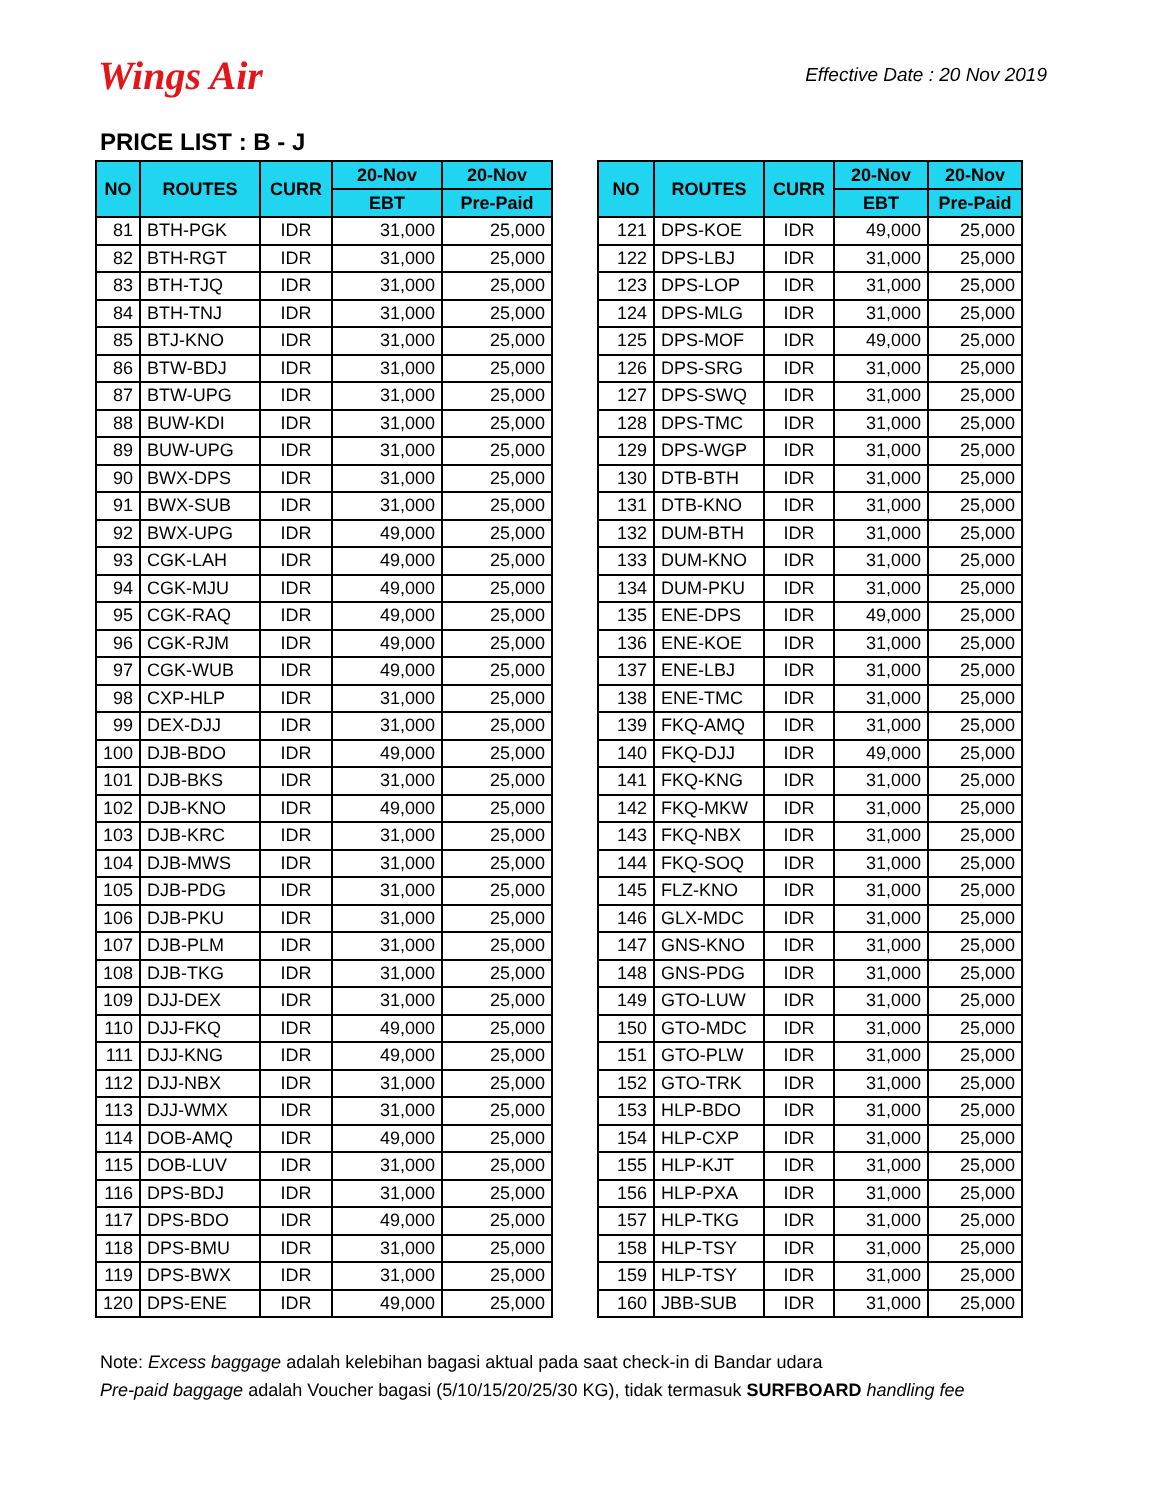Wings Air
Effective Date : 20 Nov 2019
PRICE LIST : B - J
| NO | ROUTES | CURR | 20-Nov | 20-Nov |
| --- | --- | --- | --- | --- |
| | | | EBT | Pre-Paid |
| 81 | BTH-PGK | IDR | 31,000 | 25,000 |
| 82 | BTH-RGT | IDR | 31,000 | 25,000 |
| 83 | BTH-TJQ | IDR | 31,000 | 25,000 |
| 84 | BTH-TNJ | IDR | 31,000 | 25,000 |
| 85 | BTJ-KNO | IDR | 31,000 | 25,000 |
| 86 | BTW-BDJ | IDR | 31,000 | 25,000 |
| 87 | BTW-UPG | IDR | 31,000 | 25,000 |
| 88 | BUW-KDI | IDR | 31,000 | 25,000 |
| 89 | BUW-UPG | IDR | 31,000 | 25,000 |
| 90 | BWX-DPS | IDR | 31,000 | 25,000 |
| 91 | BWX-SUB | IDR | 31,000 | 25,000 |
| 92 | BWX-UPG | IDR | 49,000 | 25,000 |
| 93 | CGK-LAH | IDR | 49,000 | 25,000 |
| 94 | CGK-MJU | IDR | 49,000 | 25,000 |
| 95 | CGK-RAQ | IDR | 49,000 | 25,000 |
| 96 | CGK-RJM | IDR | 49,000 | 25,000 |
| 97 | CGK-WUB | IDR | 49,000 | 25,000 |
| 98 | CXP-HLP | IDR | 31,000 | 25,000 |
| 99 | DEX-DJJ | IDR | 31,000 | 25,000 |
| 100 | DJB-BDO | IDR | 49,000 | 25,000 |
| 101 | DJB-BKS | IDR | 31,000 | 25,000 |
| 102 | DJB-KNO | IDR | 49,000 | 25,000 |
| 103 | DJB-KRC | IDR | 31,000 | 25,000 |
| 104 | DJB-MWS | IDR | 31,000 | 25,000 |
| 105 | DJB-PDG | IDR | 31,000 | 25,000 |
| 106 | DJB-PKU | IDR | 31,000 | 25,000 |
| 107 | DJB-PLM | IDR | 31,000 | 25,000 |
| 108 | DJB-TKG | IDR | 31,000 | 25,000 |
| 109 | DJJ-DEX | IDR | 31,000 | 25,000 |
| 110 | DJJ-FKQ | IDR | 49,000 | 25,000 |
| 111 | DJJ-KNG | IDR | 49,000 | 25,000 |
| 112 | DJJ-NBX | IDR | 31,000 | 25,000 |
| 113 | DJJ-WMX | IDR | 31,000 | 25,000 |
| 114 | DOB-AMQ | IDR | 49,000 | 25,000 |
| 115 | DOB-LUV | IDR | 31,000 | 25,000 |
| 116 | DPS-BDJ | IDR | 31,000 | 25,000 |
| 117 | DPS-BDO | IDR | 49,000 | 25,000 |
| 118 | DPS-BMU | IDR | 31,000 | 25,000 |
| 119 | DPS-BWX | IDR | 31,000 | 25,000 |
| 120 | DPS-ENE | IDR | 49,000 | 25,000 |
| NO | ROUTES | CURR | 20-Nov | 20-Nov |
| --- | --- | --- | --- | --- |
| | | | EBT | Pre-Paid |
| 121 | DPS-KOE | IDR | 49,000 | 25,000 |
| 122 | DPS-LBJ | IDR | 31,000 | 25,000 |
| 123 | DPS-LOP | IDR | 31,000 | 25,000 |
| 124 | DPS-MLG | IDR | 31,000 | 25,000 |
| 125 | DPS-MOF | IDR | 49,000 | 25,000 |
| 126 | DPS-SRG | IDR | 31,000 | 25,000 |
| 127 | DPS-SWQ | IDR | 31,000 | 25,000 |
| 128 | DPS-TMC | IDR | 31,000 | 25,000 |
| 129 | DPS-WGP | IDR | 31,000 | 25,000 |
| 130 | DTB-BTH | IDR | 31,000 | 25,000 |
| 131 | DTB-KNO | IDR | 31,000 | 25,000 |
| 132 | DUM-BTH | IDR | 31,000 | 25,000 |
| 133 | DUM-KNO | IDR | 31,000 | 25,000 |
| 134 | DUM-PKU | IDR | 31,000 | 25,000 |
| 135 | ENE-DPS | IDR | 49,000 | 25,000 |
| 136 | ENE-KOE | IDR | 31,000 | 25,000 |
| 137 | ENE-LBJ | IDR | 31,000 | 25,000 |
| 138 | ENE-TMC | IDR | 31,000 | 25,000 |
| 139 | FKQ-AMQ | IDR | 31,000 | 25,000 |
| 140 | FKQ-DJJ | IDR | 49,000 | 25,000 |
| 141 | FKQ-KNG | IDR | 31,000 | 25,000 |
| 142 | FKQ-MKW | IDR | 31,000 | 25,000 |
| 143 | FKQ-NBX | IDR | 31,000 | 25,000 |
| 144 | FKQ-SOQ | IDR | 31,000 | 25,000 |
| 145 | FLZ-KNO | IDR | 31,000 | 25,000 |
| 146 | GLX-MDC | IDR | 31,000 | 25,000 |
| 147 | GNS-KNO | IDR | 31,000 | 25,000 |
| 148 | GNS-PDG | IDR | 31,000 | 25,000 |
| 149 | GTO-LUW | IDR | 31,000 | 25,000 |
| 150 | GTO-MDC | IDR | 31,000 | 25,000 |
| 151 | GTO-PLW | IDR | 31,000 | 25,000 |
| 152 | GTO-TRK | IDR | 31,000 | 25,000 |
| 153 | HLP-BDO | IDR | 31,000 | 25,000 |
| 154 | HLP-CXP | IDR | 31,000 | 25,000 |
| 155 | HLP-KJT | IDR | 31,000 | 25,000 |
| 156 | HLP-PXA | IDR | 31,000 | 25,000 |
| 157 | HLP-TKG | IDR | 31,000 | 25,000 |
| 158 | HLP-TSY | IDR | 31,000 | 25,000 |
| 159 | HLP-TSY | IDR | 31,000 | 25,000 |
| 160 | JBB-SUB | IDR | 31,000 | 25,000 |
Note: Excess baggage adalah kelebihan bagasi aktual pada saat check-in di Bandar udara
Pre-paid baggage adalah Voucher bagasi (5/10/15/20/25/30 KG), tidak termasuk SURFBOARD handling fee